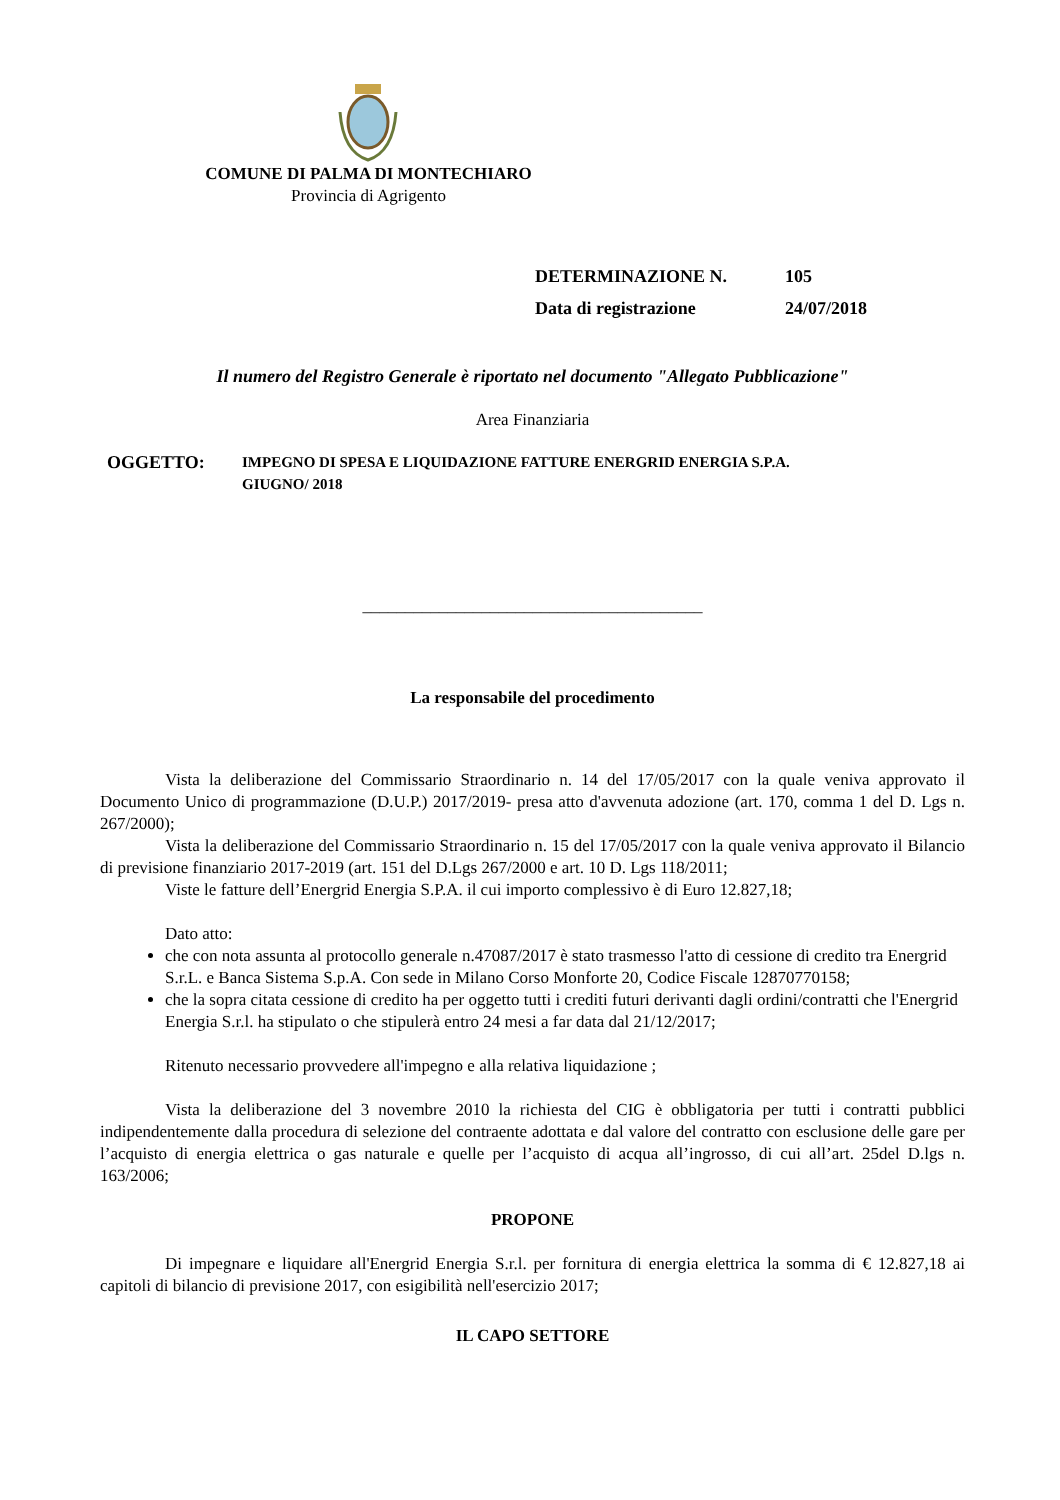COMUNE DI PALMA DI MONTECHIARO
Provincia di Agrigento
DETERMINAZIONE N. 105
Data di registrazione 24/07/2018
Il numero del Registro Generale è riportato nel documento "Allegato Pubblicazione"
Area Finanziaria
OGGETTO:
IMPEGNO DI SPESA E LIQUIDAZIONE FATTURE ENERGRID ENERGIA S.P.A.
GIUGNO/ 2018
________________________________________
La responsabile del procedimento
Vista la deliberazione del Commissario Straordinario n. 14 del 17/05/2017 con la quale veniva approvato il Documento Unico di programmazione (D.U.P.) 2017/2019- presa atto d'avvenuta adozione (art. 170, comma 1 del D. Lgs n. 267/2000);
Vista la deliberazione del Commissario Straordinario n. 15 del 17/05/2017 con la quale veniva approvato il Bilancio di previsione finanziario 2017-2019 (art. 151 del D.Lgs 267/2000 e art. 10 D. Lgs 118/2011;
Viste le fatture dell’Energrid Energia S.P.A. il cui importo complessivo è di Euro 12.827,18;
Dato atto:
che con nota assunta al protocollo generale n.47087/2017 è stato trasmesso l'atto di cessione di credito tra Energrid S.r.L. e Banca Sistema S.p.A. Con sede in Milano Corso Monforte 20, Codice Fiscale 12870770158;
che la sopra citata cessione di credito ha per oggetto tutti i crediti futuri derivanti dagli ordini/contratti che l'Energrid Energia S.r.l. ha stipulato o che stipulerà entro 24 mesi a far data dal 21/12/2017;
Ritenuto necessario provvedere all'impegno e alla relativa liquidazione ;
Vista la deliberazione del 3 novembre 2010 la richiesta del CIG è obbligatoria per tutti i contratti pubblici indipendentemente dalla procedura di selezione del contraente adottata e dal valore del contratto con esclusione delle gare per l’acquisto di energia elettrica o gas naturale e quelle per l’acquisto di acqua all’ingrosso, di cui all’art. 25del D.lgs n. 163/2006;
PROPONE
Di impegnare e liquidare all'Energrid Energia S.r.l. per fornitura di energia elettrica la somma di € 12.827,18 ai capitoli di bilancio di previsione 2017, con esigibilità nell'esercizio 2017;
IL CAPO SETTORE